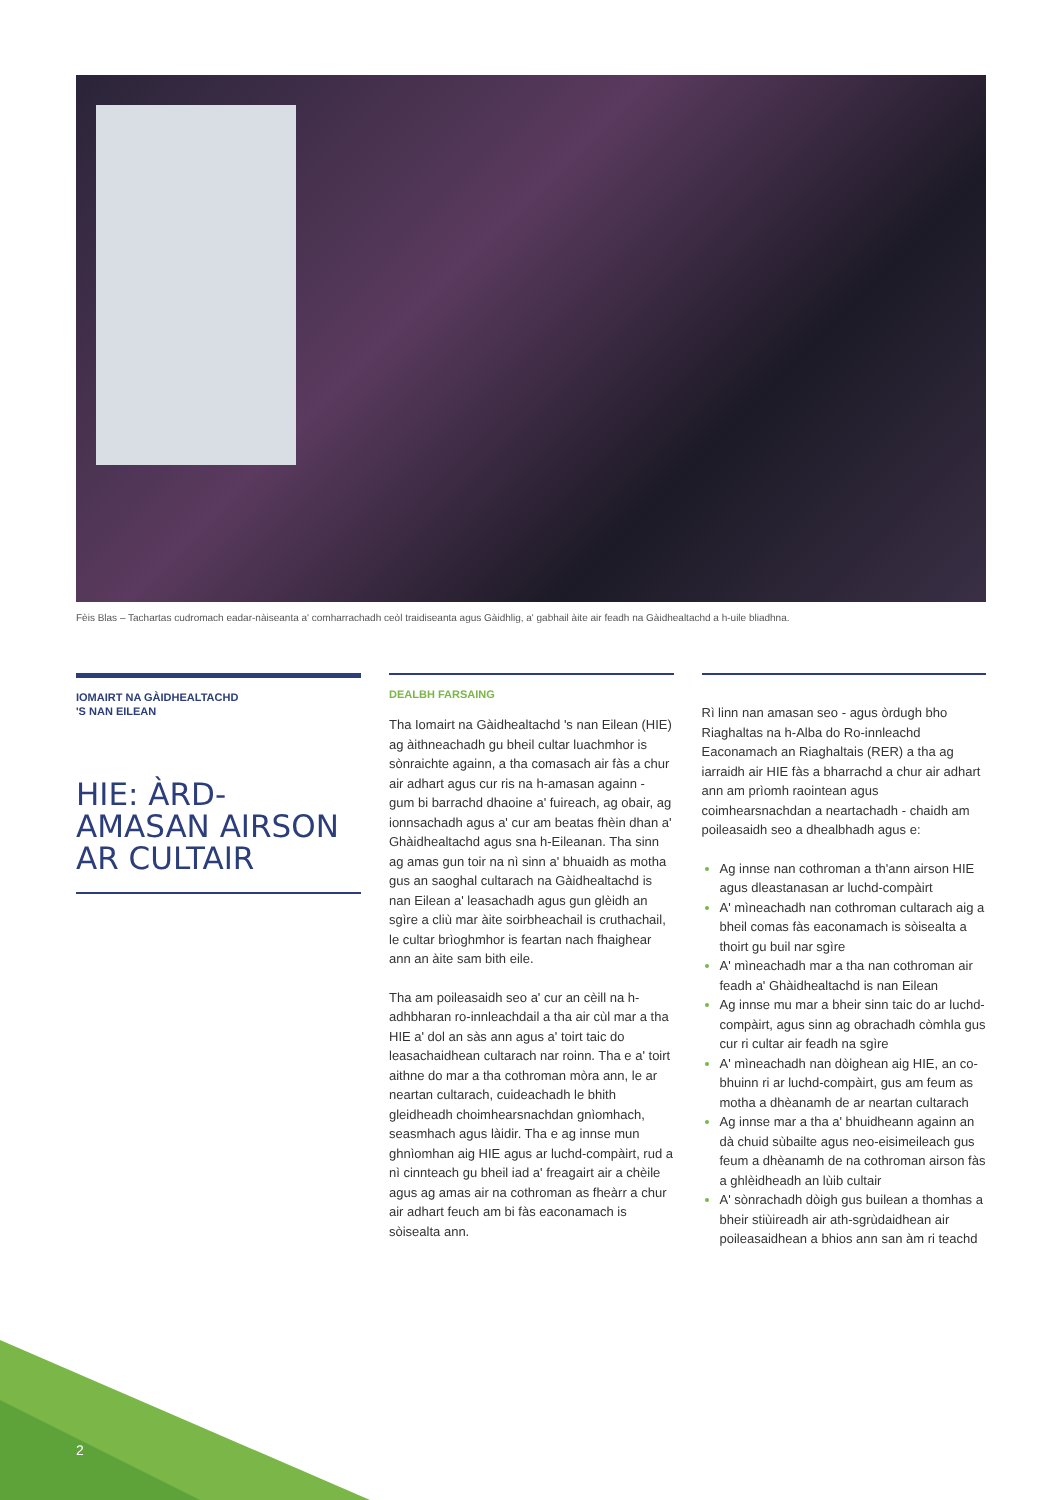Fèis Blas – Tachartas cudromach eadar-nàiseanta a' comharrachadh ceòl traidiseanta agus Gàidhlig, a' gabhail àite air feadh na Gàidhealtachd a h-uile bliadhna.
IOMAIRT NA GÀIDHEALTACHD
'S NAN EILEAN
HIE: ÀRD-
AMASAN AIRSON
AR CULTAIR
DEALBH FARSAING
Tha Iomairt na Gàidhealtachd 's nan Eilean (HIE) ag àithneachadh gu bheil cultar luachmhor is sònraichte againn, a tha comasach air fàs a chur air adhart agus cur ris na h-amasan againn - gum bi barrachd dhaoine a' fuireach, ag obair, ag ionnsachadh agus a' cur am beatas fhèin dhan a' Ghàidhealtachd agus sna h-Eileanan. Tha sinn ag amas gun toir na nì sinn a' bhuaidh as motha gus an saoghal cultarach na Gàidhealtachd is nan Eilean a' leasachadh agus gun glèidh an sgìre a cliù mar àite soirbheachail is cruthachail, le cultar brìoghmhor is feartan nach fhaighear ann an àite sam bith eile.
Tha am poileasaidh seo a' cur an cèill na h-adhbharan ro-innleachdail a tha air cùl mar a tha HIE a' dol an sàs ann agus a' toirt taic do leasachaidhean cultarach nar roinn. Tha e a' toirt aithne do mar a tha cothroman mòra ann, le ar neartan cultarach, cuideachadh le bhith gleidheadh choimhearsnachdan gnìomhach, seasmhach agus làidir. Tha e ag innse mun ghnìomhan aig HIE agus ar luchd-compàirt, rud a nì cinnteach gu bheil iad a' freagairt air a chèile agus ag amas air na cothroman as fheàrr a chur air adhart feuch am bi fàs eaconamach is sòisealta ann.
Rì linn nan amasan seo - agus òrdugh bho Riaghaltas na h-Alba do Ro-innleachd Eaconamach an Riaghaltais (RER) a tha ag iarraidh air HIE fàs a bharrachd a chur air adhart ann am prìomh raointean agus coimhearsnachdan a neartachadh - chaidh am poileasaidh seo a dhealbhadh agus e:
Ag innse nan cothroman a th'ann airson HIE agus dleastanasan ar luchd-compàirt
A' mìneachadh nan cothroman cultarach aig a bheil comas fàs eaconamach is sòisealta a thoirt gu buil nar sgìre
A' mìneachadh mar a tha nan cothroman air feadh a' Ghàidhealtachd is nan Eilean
Ag innse mu mar a bheir sinn taic do ar luchd-compàirt, agus sinn ag obrachadh còmhla gus cur ri cultar air feadh na sgìre
A' mìneachadh nan dòighean aig HIE, an co-bhuinn ri ar luchd-compàirt, gus am feum as motha a dhèanamh de ar neartan cultarach
Ag innse mar a tha a' bhuidheann againn an dà chuid sùbailte agus neo-eisimeileach gus feum a dhèanamh de na cothroman airson fàs a ghlèidheadh an lùib cultair
A' sònrachadh dòigh gus builean a thomhas a bheir stiùireadh air ath-sgrùdaidhean air poileasaidhean a bhios ann san àm ri teachd
2